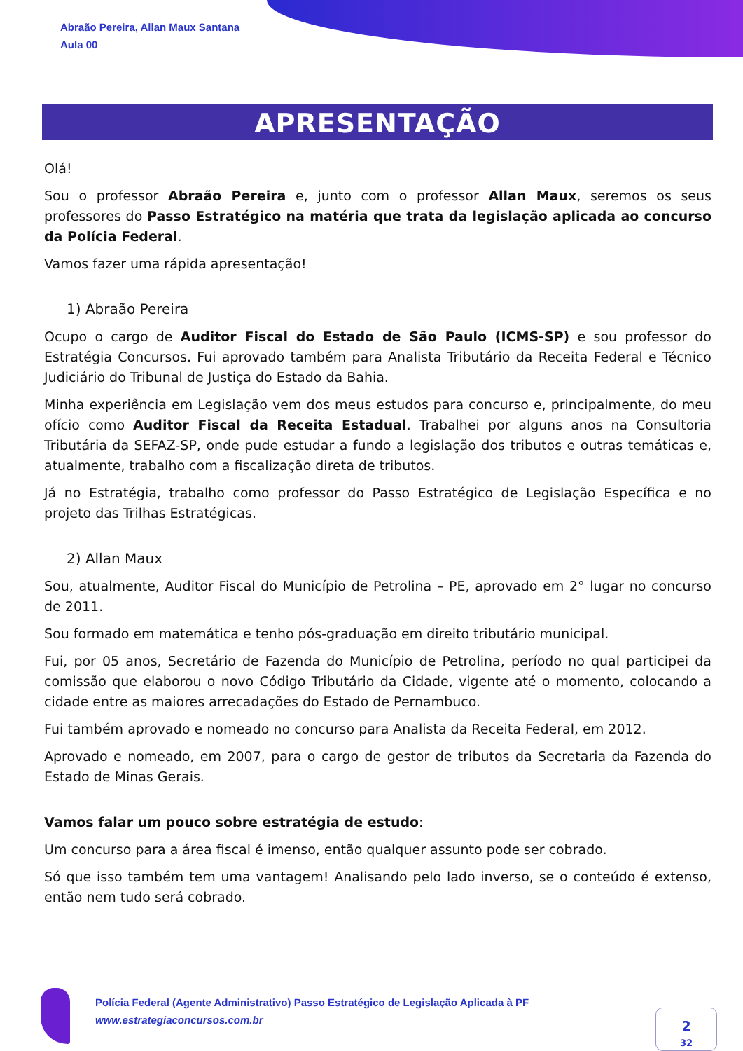Abraão Pereira, Allan Maux Santana
Aula 00
APRESENTAÇÃO
Olá!
Sou o professor Abraão Pereira e, junto com o professor Allan Maux, seremos os seus professores do Passo Estratégico na matéria que trata da legislação aplicada ao concurso da Polícia Federal.
Vamos fazer uma rápida apresentação!
1) Abraão Pereira
Ocupo o cargo de Auditor Fiscal do Estado de São Paulo (ICMS-SP) e sou professor do Estratégia Concursos. Fui aprovado também para Analista Tributário da Receita Federal e Técnico Judiciário do Tribunal de Justiça do Estado da Bahia.
Minha experiência em Legislação vem dos meus estudos para concurso e, principalmente, do meu ofício como Auditor Fiscal da Receita Estadual. Trabalhei por alguns anos na Consultoria Tributária da SEFAZ-SP, onde pude estudar a fundo a legislação dos tributos e outras temáticas e, atualmente, trabalho com a fiscalização direta de tributos.
Já no Estratégia, trabalho como professor do Passo Estratégico de Legislação Específica e no projeto das Trilhas Estratégicas.
2) Allan Maux
Sou, atualmente, Auditor Fiscal do Município de Petrolina – PE, aprovado em 2° lugar no concurso de 2011.
Sou formado em matemática e tenho pós-graduação em direito tributário municipal.
Fui, por 05 anos, Secretário de Fazenda do Município de Petrolina, período no qual participei da comissão que elaborou o novo Código Tributário da Cidade, vigente até o momento, colocando a cidade entre as maiores arrecadações do Estado de Pernambuco.
Fui também aprovado e nomeado no concurso para Analista da Receita Federal, em 2012.
Aprovado e nomeado, em 2007, para o cargo de gestor de tributos da Secretaria da Fazenda do Estado de Minas Gerais.
Vamos falar um pouco sobre estratégia de estudo:
Um concurso para a área fiscal é imenso, então qualquer assunto pode ser cobrado.
Só que isso também tem uma vantagem! Analisando pelo lado inverso, se o conteúdo é extenso, então nem tudo será cobrado.
Polícia Federal (Agente Administrativo) Passo Estratégico de Legislação Aplicada à PF
www.estrategiaconcursos.com.br
2
32